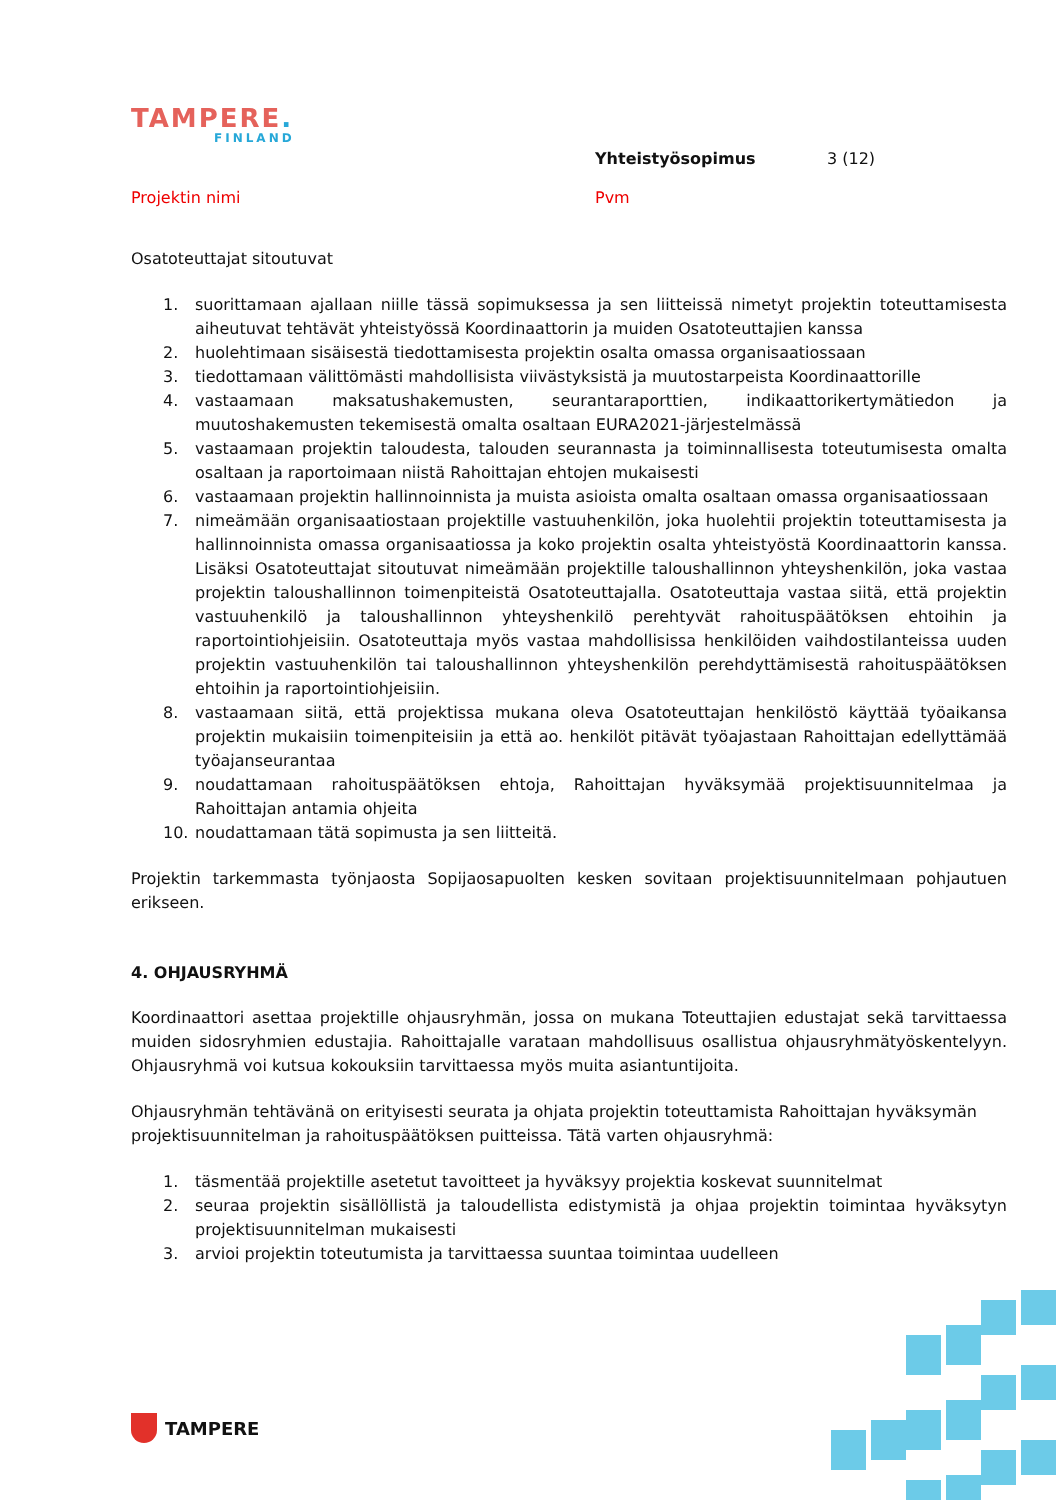TAMPERE.
FINLAND
Yhteistyösopimus 3 (12)
Projektin nimi Pvm
Osatoteuttajat sitoutuvat
1. suorittamaan ajallaan niille tässä sopimuksessa ja sen liitteissä nimetyt projektin toteuttamisesta aiheutuvat tehtävät yhteistyössä Koordinaattorin ja muiden Osatoteuttajien kanssa
2. huolehtimaan sisäisestä tiedottamisesta projektin osalta omassa organisaatiossaan
3. tiedottamaan välittömästi mahdollisista viivästyksistä ja muutostarpeista Koordinaattorille
4. vastaamaan maksatushakemusten, seurantaraporttien, indikaattorikertymätiedon ja muutoshakemusten tekemisestä omalta osaltaan EURA2021-järjestelmässä
5. vastaamaan projektin taloudesta, talouden seurannasta ja toiminnallisesta toteutumisesta omalta osaltaan ja raportoimaan niistä Rahoittajan ehtojen mukaisesti
6. vastaamaan projektin hallinnoinnista ja muista asioista omalta osaltaan omassa organisaatiossaan
7. nimeämään organisaatiostaan projektille vastuuhenkilön, joka huolehtii projektin toteuttamisesta ja hallinnoinnista omassa organisaatiossa ja koko projektin osalta yhteistyöstä Koordinaattorin kanssa. Lisäksi Osatoteuttajat sitoutuvat nimeämään projektille taloushallinnon yhteyshenkilön, joka vastaa projektin taloushallinnon toimenpiteistä Osatoteuttajalla. Osatoteuttaja vastaa siitä, että projektin vastuuhenkilö ja taloushallinnon yhteyshenkilö perehtyvät rahoituspäätöksen ehtoihin ja raportointiohjeisiin. Osatoteuttaja myös vastaa mahdollisissa henkilöiden vaihdostilanteissa uuden projektin vastuuhenkilön tai taloushallinnon yhteyshenkilön perehdyttämisestä rahoituspäätöksen ehtoihin ja raportointiohjeisiin.
8. vastaamaan siitä, että projektissa mukana oleva Osatoteuttajan henkilöstö käyttää työaikansa projektin mukaisiin toimenpiteisiin ja että ao. henkilöt pitävät työajastaan Rahoittajan edellyttämää työajanseurantaa
9. noudattamaan rahoituspäätöksen ehtoja, Rahoittajan hyväksymää projektisuunnitelmaa ja Rahoittajan antamia ohjeita
10. noudattamaan tätä sopimusta ja sen liitteitä.
Projektin tarkemmasta työnjaosta Sopijaosapuolten kesken sovitaan projektisuunnitelmaan pohjautuen erikseen.
4. OHJAUSRYHMÄ
Koordinaattori asettaa projektille ohjausryhmän, jossa on mukana Toteuttajien edustajat sekä tarvittaessa muiden sidosryhmien edustajia. Rahoittajalle varataan mahdollisuus osallistua ohjausryhmätyöskentelyyn. Ohjausryhmä voi kutsua kokouksiin tarvittaessa myös muita asiantuntijoita.
Ohjausryhmän tehtävänä on erityisesti seurata ja ohjata projektin toteuttamista Rahoittajan hyväksymän projektisuunnitelman ja rahoituspäätöksen puitteissa. Tätä varten ohjausryhmä:
1. täsmentää projektille asetetut tavoitteet ja hyväksyy projektia koskevat suunnitelmat
2. seuraa projektin sisällöllistä ja taloudellista edistymistä ja ohjaa projektin toimintaa hyväksytyn projektisuunnitelman mukaisesti
3. arvioi projektin toteutumista ja tarvittaessa suuntaa toimintaa uudelleen
TAMPERE